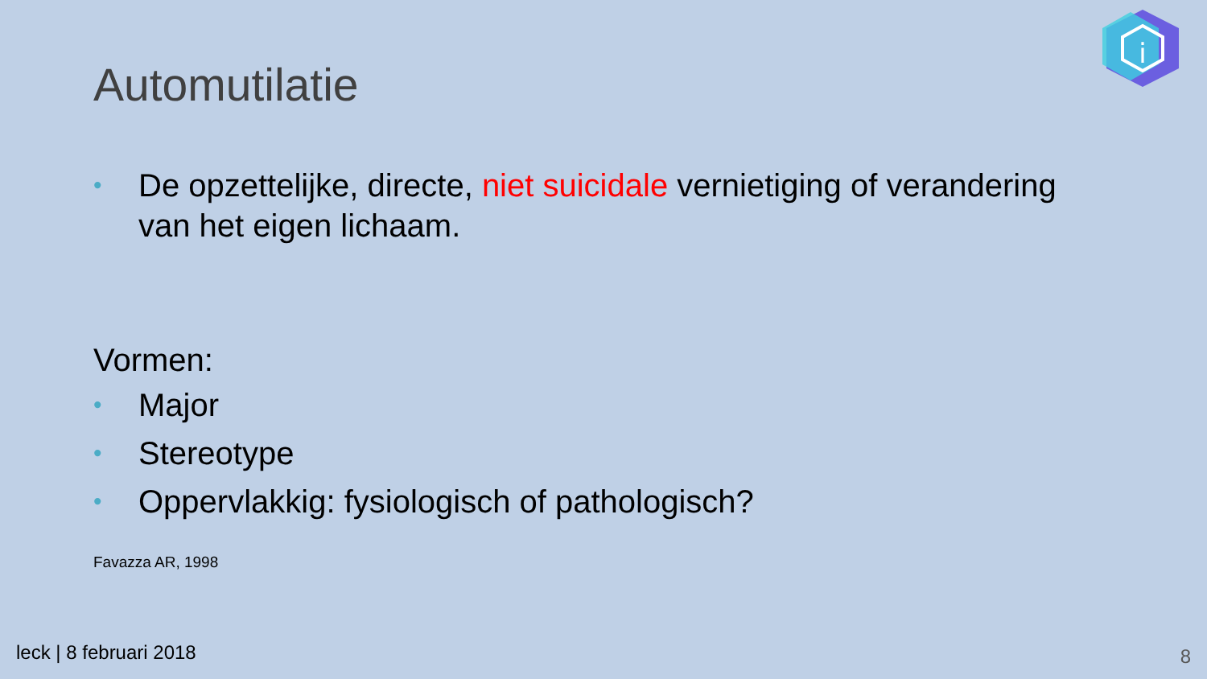i
Automutilatie
• De opzettelijke, directe, niet suicidale vernietiging of verandering van het eigen lichaam.
Vormen:
• Major
• Stereotype
• Oppervlakkig: fysiologisch of pathologisch?
Favazza AR, 1998
leck | 8 februari 2018 8